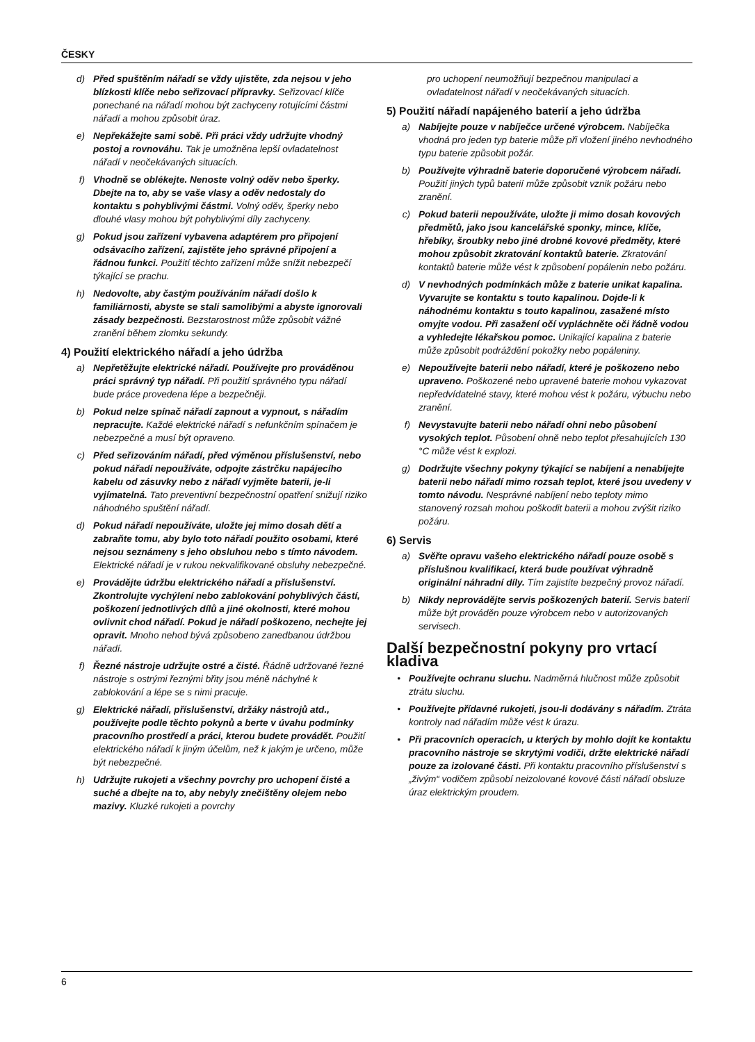ČESKY
d) Před spuštěním nářadí se vždy ujistěte, zda nejsou v jeho blízkosti klíče nebo seřizovací přípravky. Seřizovací klíče ponechané na nářadí mohou být zachyceny rotujícími částmi nářadí a mohou způsobit úraz.
e) Nepřekážejte sami sobě. Při práci vždy udržujte vhodný postoj a rovnováhu. Tak je umožněna lepší ovladatelnost nářadí v neočekávaných situacích.
f) Vhodně se oblékejte. Nenoste volný oděv nebo šperky. Dbejte na to, aby se vaše vlasy a oděv nedostaly do kontaktu s pohyblivými částmi. Volný oděv, šperky nebo dlouhé vlasy mohou být pohyblivými díly zachyceny.
g) Pokud jsou zařízení vybavena adaptérem pro připojení odsávacího zařízení, zajistěte jeho správné připojení a řádnou funkci. Použití těchto zařízení může snížit nebezpečí týkající se prachu.
h) Nedovolte, aby častým používáním nářadí došlo k familiárnosti, abyste se stali samolibými a abyste ignorovali zásady bezpečnosti. Bezstarostnost může způsobit vážné zranění během zlomku sekundy.
4) Použití elektrického nářadí a jeho údržba
a) Nepřetěžujte elektrické nářadí. Používejte pro prováděnou práci správný typ nářadí. Při použití správného typu nářadí bude práce provedena lépe a bezpečněji.
b) Pokud nelze spínač nářadí zapnout a vypnout, s nářadím nepracujte. Každé elektrické nářadí s nefunkčním spínačem je nebezpečné a musí být opraveno.
c) Před seřizováním nářadí, před výměnou příslušenství, nebo pokud nářadí nepoužíváte, odpojte zástrčku napájecího kabelu od zásuvky nebo z nářadí vyjměte baterii, je-li vyjímatelná. Tato preventivní bezpečnostní opatření snižují riziko náhodného spuštění nářadí.
d) Pokud nářadí nepoužíváte, uložte jej mimo dosah dětí a zabraňte tomu, aby bylo toto nářadí použito osobami, které nejsou seznámeny s jeho obsluhou nebo s tímto návodem. Elektrické nářadí je v rukou nekvalifikované obsluhy nebezpečné.
e) Provádějte údržbu elektrického nářadí a příslušenství. Zkontrolujte vychýlení nebo zablokování pohyblivých částí, poškození jednotlivých dílů a jiné okolnosti, které mohou ovlivnit chod nářadí. Pokud je nářadí poškozeno, nechejte jej opravit. Mnoho nehod bývá způsobeno zanedbanou údržbou nářadí.
f) Řezné nástroje udržujte ostré a čisté. Řádně udržované řezné nástroje s ostrými řeznými břity jsou méně náchylné k zablokování a lépe se s nimi pracuje.
g) Elektrické nářadí, příslušenství, držáky nástrojů atd., používejte podle těchto pokynů a berte v úvahu podmínky pracovního prostředí a práci, kterou budete provádět. Použití elektrického nářadí k jiným účelům, než k jakým je určeno, může být nebezpečné.
h) Udržujte rukojeti a všechny povrchy pro uchopení čisté a suché a dbejte na to, aby nebyly znečištěny olejem nebo mazivy. Kluzké rukojeti a povrchy
pro uchopení neumožňují bezpečnou manipulaci a ovladatelnost nářadí v neočekávaných situacích.
5) Použití nářadí napájeného baterií a jeho údržba
a) Nabíjejte pouze v nabíječce určené výrobcem. Nabíječka vhodná pro jeden typ baterie může při vložení jiného nevhodného typu baterie způsobit požár.
b) Používejte výhradně baterie doporučené výrobcem nářadí. Použití jiných typů baterií může způsobit vznik požáru nebo zranění.
c) Pokud baterii nepoužíváte, uložte ji mimo dosah kovových předmětů, jako jsou kancelářské sponky, mince, klíče, hřebíky, šroubky nebo jiné drobné kovové předměty, které mohou způsobit zkratování kontaktů baterie. Zkratování kontaktů baterie může vést k způsobení popálenin nebo požáru.
d) V nevhodných podmínkách může z baterie unikat kapalina. Vyvarujte se kontaktu s touto kapalinou. Dojde-li k náhodnému kontaktu s touto kapalinou, zasažené místo omyjte vodou. Při zasažení očí vypláchněte oči řádně vodou a vyhledejte lékařskou pomoc. Unikající kapalina z baterie může způsobit podráždění pokožky nebo popáleniny.
e) Nepoužívejte baterii nebo nářadí, které je poškozeno nebo upraveno. Poškozené nebo upravené baterie mohou vykazovat nepředvídatelné stavy, které mohou vést k požáru, výbuchu nebo zranění.
f) Nevystavujte baterii nebo nářadí ohni nebo působení vysokých teplot. Působení ohně nebo teplot přesahujících 130 °C může vést k explozi.
g) Dodržujte všechny pokyny týkající se nabíjení a nenabíjejte baterii nebo nářadí mimo rozsah teplot, které jsou uvedeny v tomto návodu. Nesprávné nabíjení nebo teploty mimo stanovený rozsah mohou poškodit baterii a mohou zvýšit riziko požáru.
6) Servis
a) Svěřte opravu vašeho elektrického nářadí pouze osobě s příslušnou kvalifikací, která bude používat výhradně originální náhradní díly. Tím zajistíte bezpečný provoz nářadí.
b) Nikdy neprovádějte servis poškozených baterií. Servis baterií může být prováděn pouze výrobcem nebo v autorizovaných servisech.
Další bezpečnostní pokyny pro vrtací kladiva
• Používejte ochranu sluchu. Nadměrná hlučnost může způsobit ztrátu sluchu.
• Používejte přídavné rukojeti, jsou-li dodávány s nářadím. Ztráta kontroly nad nářadím může vést k úrazu.
• Při pracovních operacích, u kterých by mohlo dojít ke kontaktu pracovního nástroje se skrytými vodiči, držte elektrické nářadí pouze za izolované části. Při kontaktu pracovního příslušenství s „živým“ vodičem způsobí neizolované kovové části nářadí obsluze úraz elektrickým proudem.
6